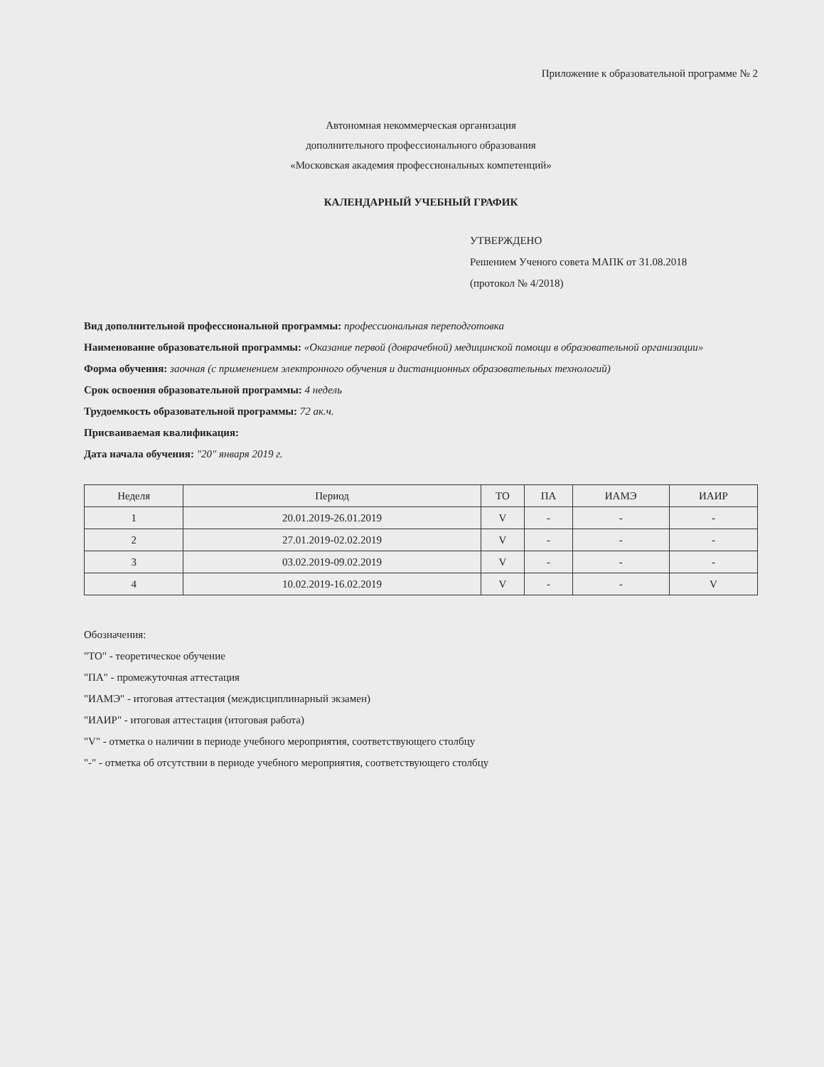Приложение к образовательной программе № 2
Автономная некоммерческая организация
дополнительного профессионального образования
«Московская академия профессиональных компетенций»
КАЛЕНДАРНЫЙ УЧЕБНЫЙ ГРАФИК
УТВЕРЖДЕНО
Решением Ученого совета МАПК от 31.08.2018
(протокол № 4/2018)
Вид дополнительной профессиональной программы: профессиональная переподготовка
Наименование образовательной программы: «Оказание первой (доврачебной) медицинской помощи в образовательной организации»
Форма обучения: заочная (с применением электронного обучения и дистанционных образовательных технологий)
Срок освоения образовательной программы: 4 недель
Трудоемкость образовательной программы: 72 ак.ч.
Присваиваемая квалификация:
Дата начала обучения: "20" января 2019 г.
| Неделя | Период | ТО | ПА | ИАМЭ | ИАИР |
| --- | --- | --- | --- | --- | --- |
| 1 | 20.01.2019-26.01.2019 | V | - | - | - |
| 2 | 27.01.2019-02.02.2019 | V | - | - | - |
| 3 | 03.02.2019-09.02.2019 | V | - | - | - |
| 4 | 10.02.2019-16.02.2019 | V | - | - | V |
Обозначения:
"ТО" - теоретическое обучение
"ПА" - промежуточная аттестация
"ИАМЭ" - итоговая аттестация (междисциплинарный экзамен)
"ИАИР" - итоговая аттестация (итоговая работа)
"V" - отметка о наличии в периоде учебного мероприятия, соответствующего столбцу
"-" - отметка об отсутствии в периоде учебного мероприятия, соответствующего столбцу